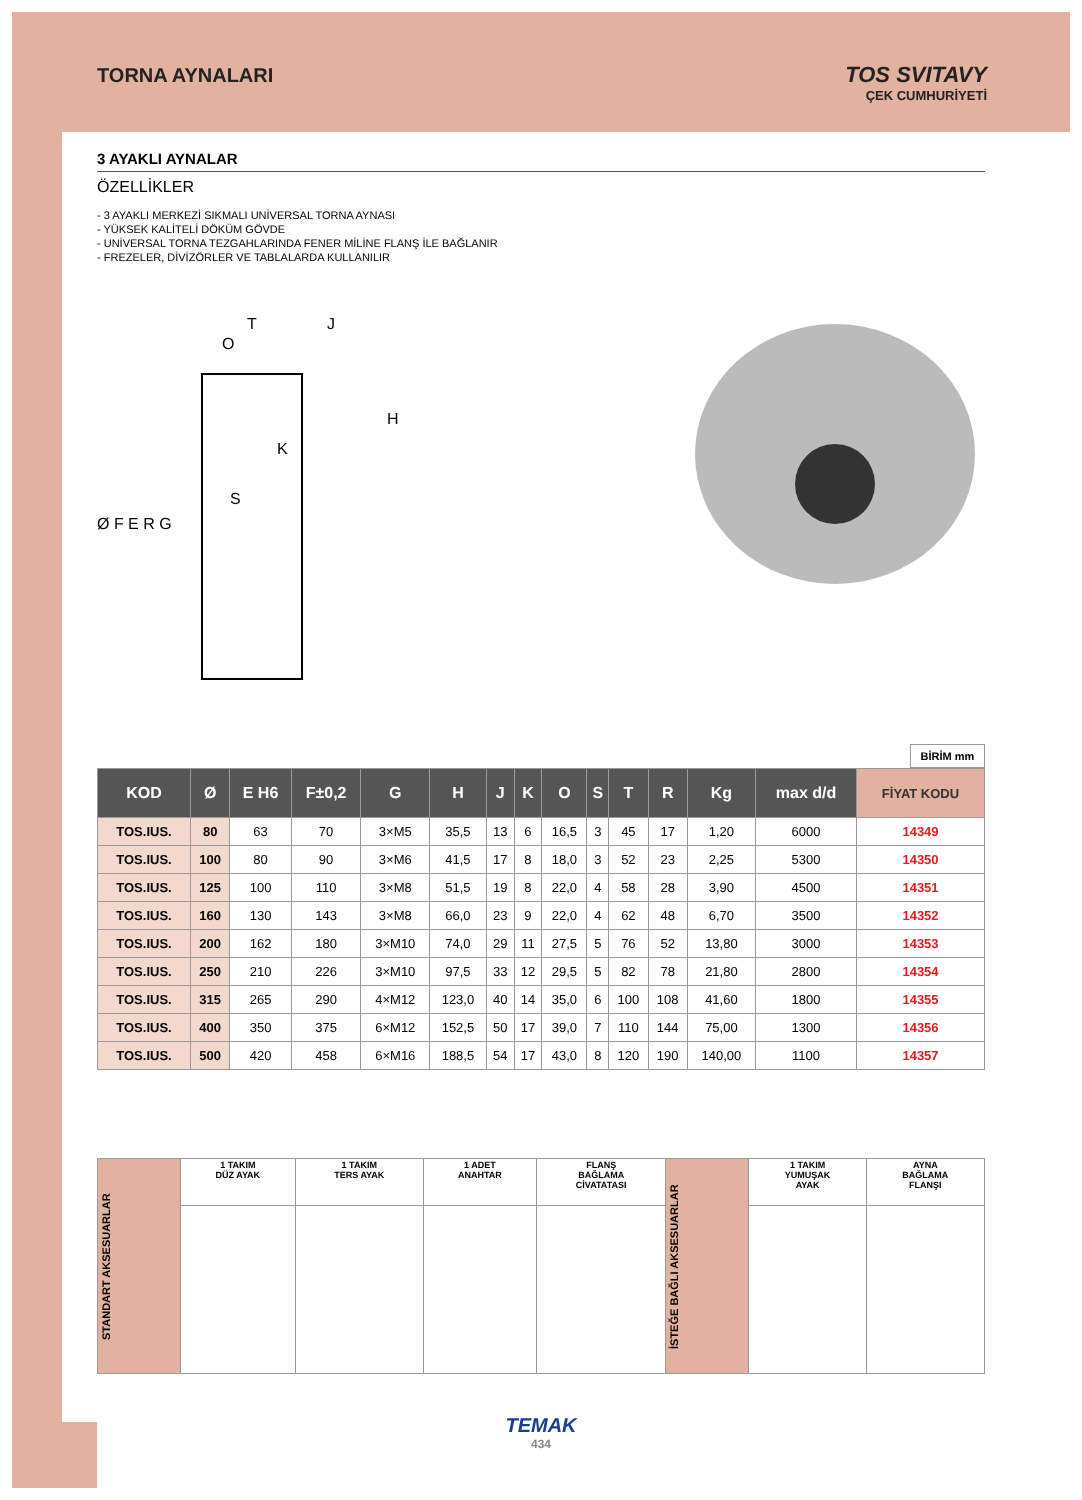TORNA AYNALARI TOS SVITAVY
ÇEK CUMHURİYETİ
3 AYAKLI AYNALAR
ÖZELLİKLER
- 3 AYAKLI MERKEZİ SIKMALI UNİVERSAL TORNA AYNASI
- YÜKSEK KALİTELİ DÖKÜM GÖVDE
- UNİVERSAL TORNA TEZGAHLARINDA FENER MİLİNE FLANŞ İLE BAĞLANIR
- FREZELER, DİVİZÖRLER VE TABLALARDA KULLANILIR
T
J
O
H
K
S
Ø F E R G
BİRİM mm
| KOD | Ø | E H6 | F±0,2 | G | H | J | K | O | S | T | R | Kg | max d/d | FİYAT KODU |
| --- | --- | --- | --- | --- | --- | --- | --- | --- | --- | --- | --- | --- | --- | --- |
| TOS.IUS. | 80 | 63 | 70 | 3×M5 | 35,5 | 13 | 6 | 16,5 | 3 | 45 | 17 | 1,20 | 6000 | 14349 |
| TOS.IUS. | 100 | 80 | 90 | 3×M6 | 41,5 | 17 | 8 | 18,0 | 3 | 52 | 23 | 2,25 | 5300 | 14350 |
| TOS.IUS. | 125 | 100 | 110 | 3×M8 | 51,5 | 19 | 8 | 22,0 | 4 | 58 | 28 | 3,90 | 4500 | 14351 |
| TOS.IUS. | 160 | 130 | 143 | 3×M8 | 66,0 | 23 | 9 | 22,0 | 4 | 62 | 48 | 6,70 | 3500 | 14352 |
| TOS.IUS. | 200 | 162 | 180 | 3×M10 | 74,0 | 29 | 11 | 27,5 | 5 | 76 | 52 | 13,80 | 3000 | 14353 |
| TOS.IUS. | 250 | 210 | 226 | 3×M10 | 97,5 | 33 | 12 | 29,5 | 5 | 82 | 78 | 21,80 | 2800 | 14354 |
| TOS.IUS. | 315 | 265 | 290 | 4×M12 | 123,0 | 40 | 14 | 35,0 | 6 | 100 | 108 | 41,60 | 1800 | 14355 |
| TOS.IUS. | 400 | 350 | 375 | 6×M12 | 152,5 | 50 | 17 | 39,0 | 7 | 110 | 144 | 75,00 | 1300 | 14356 |
| TOS.IUS. | 500 | 420 | 458 | 6×M16 | 188,5 | 54 | 17 | 43,0 | 8 | 120 | 190 | 140,00 | 1100 | 14357 |
| STANDART AKSESUARLAR | 1 TAKIM DÜZ AYAK | 1 TAKIM TERS AYAK | 1 ADET ANAHTAR | FLANŞ BAĞLAMA CİVATATASI | İSTEĞE BAĞLI AKSESUARLAR | 1 TAKIM YUMUŞAK AYAK | AYNA BAĞLAMA FLANŞI |
TEMAK
434